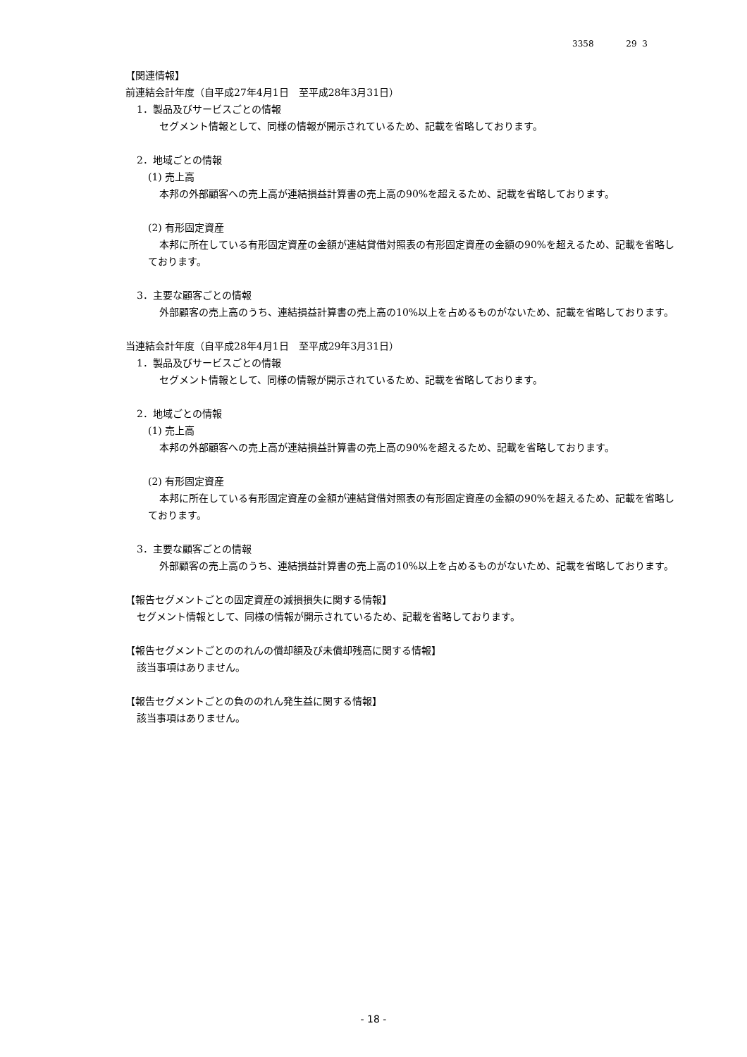3358 29 3
【関連情報】
前連結会計年度（自平成27年4月1日　至平成28年3月31日）
1．製品及びサービスごとの情報
セグメント情報として、同様の情報が開示されているため、記載を省略しております。
2．地域ごとの情報
(1) 売上高
本邦の外部顧客への売上高が連結損益計算書の売上高の90%を超えるため、記載を省略しております。
(2) 有形固定資産
本邦に所在している有形固定資産の金額が連結貸借対照表の有形固定資産の金額の90%を超えるため、記載を省略しております。
3．主要な顧客ごとの情報
外部顧客の売上高のうち、連結損益計算書の売上高の10%以上を占めるものがないため、記載を省略しております。
当連結会計年度（自平成28年4月1日　至平成29年3月31日）
1．製品及びサービスごとの情報
セグメント情報として、同様の情報が開示されているため、記載を省略しております。
2．地域ごとの情報
(1) 売上高
本邦の外部顧客への売上高が連結損益計算書の売上高の90%を超えるため、記載を省略しております。
(2) 有形固定資産
本邦に所在している有形固定資産の金額が連結貸借対照表の有形固定資産の金額の90%を超えるため、記載を省略しております。
3．主要な顧客ごとの情報
外部顧客の売上高のうち、連結損益計算書の売上高の10%以上を占めるものがないため、記載を省略しております。
【報告セグメントごとの固定資産の減損損失に関する情報】
セグメント情報として、同様の情報が開示されているため、記載を省略しております。
【報告セグメントごとののれんの償却額及び未償却残高に関する情報】
該当事項はありません。
【報告セグメントごとの負ののれん発生益に関する情報】
該当事項はありません。
- 18 -